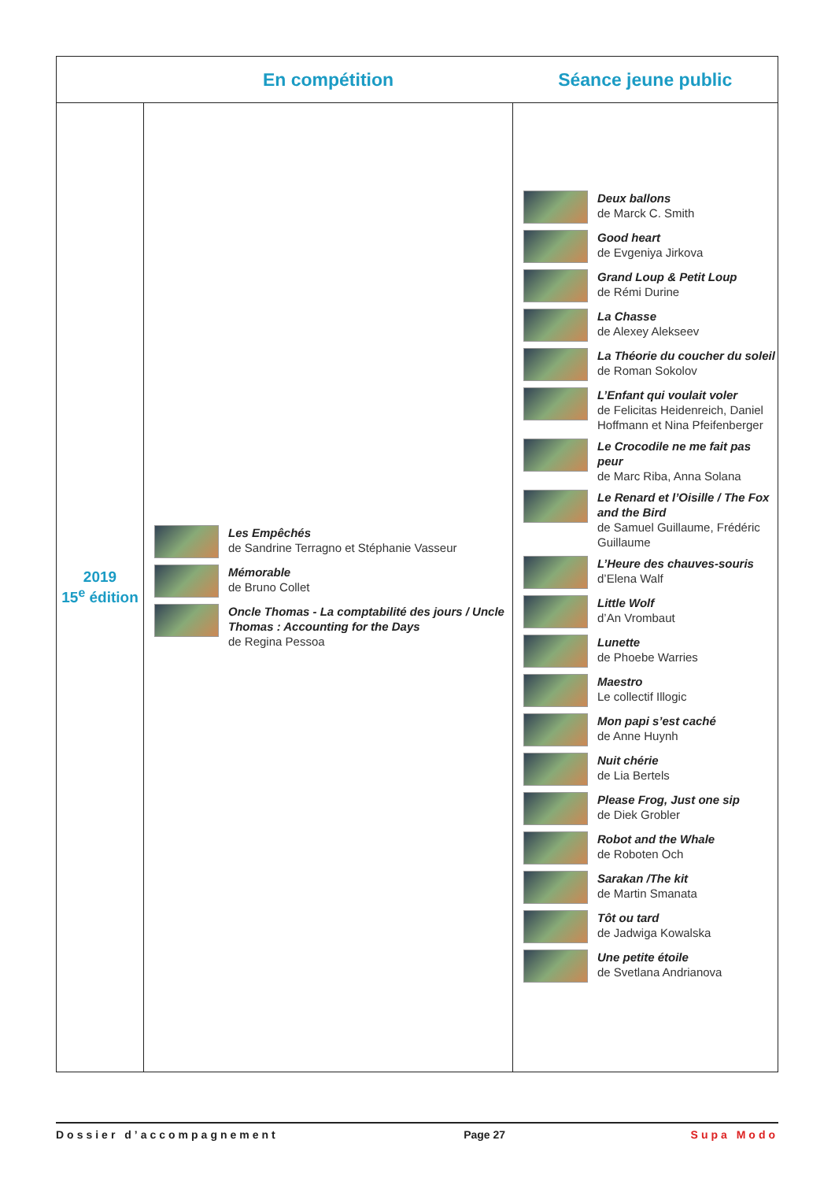| | En compétition | Séance jeune public |
| --- | --- | --- |
| 2019 15<sup>e</sup> édition | Les Empêchés de Sandrine Terragno et Stéphanie Vasseur Mémorable de Bruno Collet Oncle Thomas - La comptabilité des jours / Uncle Thomas : Accounting for the Days de Regina Pessoa | Deux ballons de Marck C. Smith Good heart de Evgeniya Jirkova Grand Loup & Petit Loup de Rémi Durine La Chasse de Alexey Alekseev La Théorie du coucher du soleil de Roman Sokolov L’Enfant qui voulait voler de Felicitas Heidenreich, Daniel Hoffmann et Nina Pfeifenberger Le Crocodile ne me fait pas peur de Marc Riba, Anna Solana Le Renard et l’Oisille / The Fox and the Bird de Samuel Guillaume, Frédéric Guillaume L’Heure des chauves-souris d’Elena Walf Little Wolf d’An Vrombaut Lunette de Phoebe Warries Maestro Le collectif Illogic Mon papi s’est caché de Anne Huynh Nuit chérie de Lia Bertels Please Frog, Just one sip de Diek Grobler Robot and the Whale de Roboten Och Sarakan /The kit de Martin Smanata Tôt ou tard de Jadwiga Kowalska Une petite étoile de Svetlana Andrianova |
Dossier d’accompagnement Page 27 Supa Modo